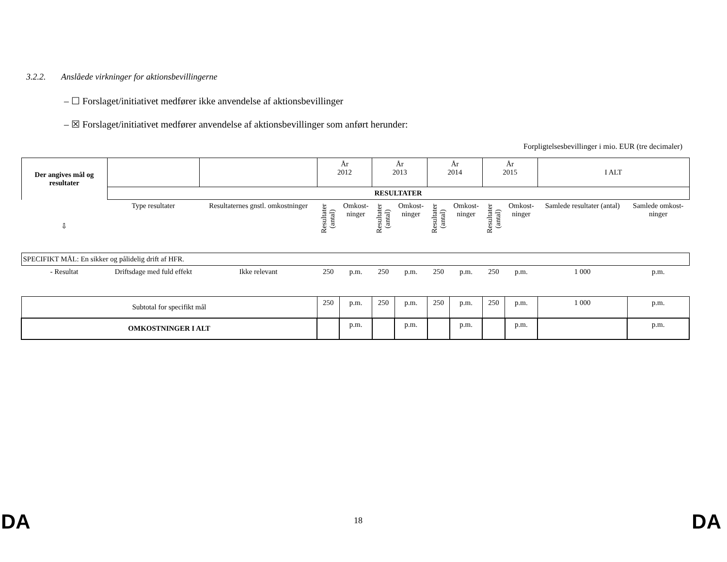3.2.2. Anslåede virkninger for aktionsbevillingerne
– ☐ Forslaget/initiativet medfører ikke anvendelse af aktionsbevillinger
– ☒ Forslaget/initiativet medfører anvendelse af aktionsbevillinger som anført herunder:
Forpligtelsesbevillinger i mio. EUR (tre decimaler)
| Der angives mål og resultater | | | År 2012 | | År 2013 | | År 2014 | | År 2015 | | I ALT | |
| | RESULTATER | | | | | | | | | | | |
| ⇩ | Type resultater | Resultaternes gnstl. omkostninger | Resultater (antal) | Omkost- ninger | Resultater (antal) | Omkost- ninger | Resultater (antal) | Omkost- ninger | Resultater (antal) | Omkost- ninger | Samlede resultater (antal) | Samlede omkost- ninger |
| SPECIFIKT MÅL: En sikker og pålidelig drift af HFR. | | | | | | | | | | | | |
| - Resultat | Driftsdage med fuld effekt | Ikke relevant | 250 | p.m. | 250 | p.m. | 250 | p.m. | 250 | p.m. | 1 000 | p.m. |
| Subtotal for specifikt mål | | | 250 | p.m. | 250 | p.m. | 250 | p.m. | 250 | p.m. | 1 000 | p.m. |
| OMKOSTNINGER I ALT | | | | p.m. | | p.m. | | p.m. | | p.m. | | p.m. |
DA 18 DA